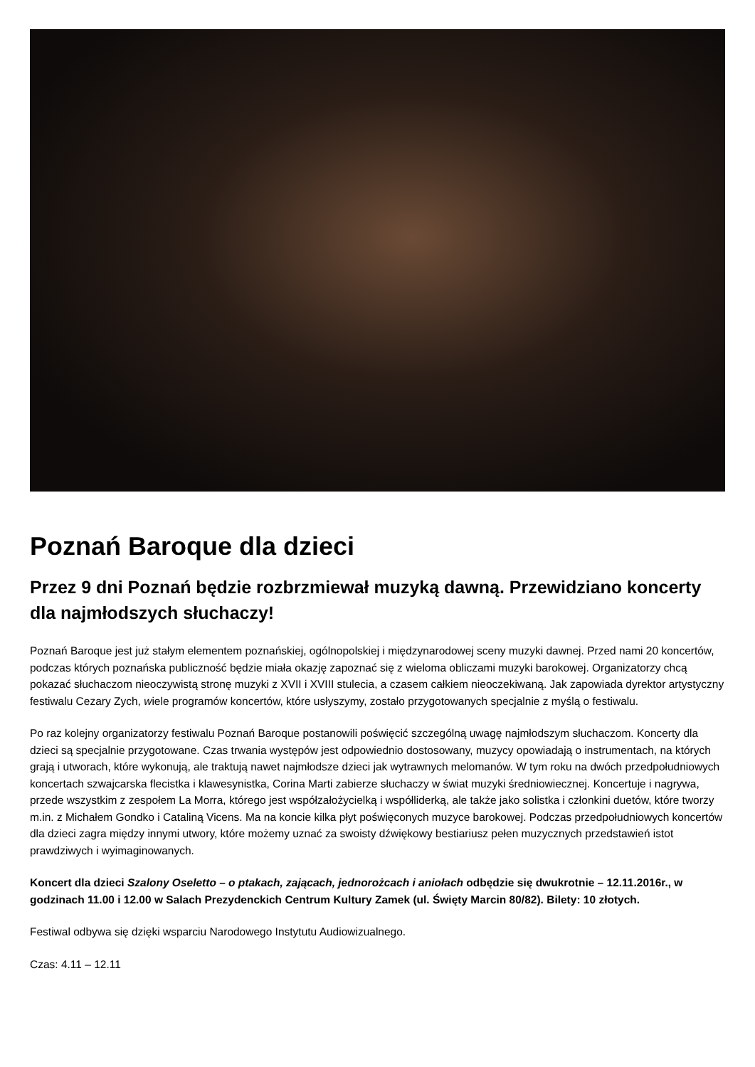Poznań Baroque dla dzieci
Przez 9 dni Poznań będzie rozbrzmiewał muzyką dawną. Przewidziano koncerty dla najmłodszych słuchaczy!
Poznań Baroque jest już stałym elementem poznańskiej, ogólnopolskiej i międzynarodowej sceny muzyki dawnej. Przed nami 20 koncertów, podczas których poznańska publiczność będzie miała okazję zapoznać się z wieloma obliczami muzyki barokowej. Organizatorzy chcą pokazać słuchaczom nieoczywistą stronę muzyki z XVII i XVIII stulecia, a czasem całkiem nieoczekiwaną. Jak zapowiada dyrektor artystyczny festiwalu Cezary Zych, wiele programów koncertów, które usłyszymy, zostało przygotowanych specjalnie z myślą o festiwalu.
Po raz kolejny organizatorzy festiwalu Poznań Baroque postanowili poświęcić szczególną uwagę najmłodszym słuchaczom. Koncerty dla dzieci są specjalnie przygotowane. Czas trwania występów jest odpowiednio dostosowany, muzycy opowiadają o instrumentach, na których grają i utworach, które wykonują, ale traktują nawet najmłodsze dzieci jak wytrawnych melomanów. W tym roku na dwóch przedpołudniowych koncertach szwajcarska flecistka i klawesynistka, Corina Marti zabierze słuchaczy w świat muzyki średniowiecznej. Koncertuje i nagrywa, przede wszystkim z zespołem La Morra, którego jest współzałożycielką i współliderką, ale także jako solistka i członkini duetów, które tworzy m.in. z Michałem Gondko i Cataliną Vicens. Ma na koncie kilka płyt poświęconych muzyce barokowej. Podczas przedpołudniowych koncertów dla dzieci zagra między innymi utwory, które możemy uznać za swoisty dźwiękowy bestiariusz pełen muzycznych przedstawień istot prawdziwych i wyimaginowanych.
Koncert dla dzieci Szalony Oseletto – o ptakach, zającach, jednorożcach i aniołach odbędzie się dwukrotnie – 12.11.2016r., w godzinach 11.00 i 12.00 w Salach Prezydenckich Centrum Kultury Zamek (ul. Święty Marcin 80/82). Bilety: 10 złotych.
Festiwal odbywa się dzięki wsparciu Narodowego Instytutu Audiowizualnego.
Czas: 4.11 – 12.11